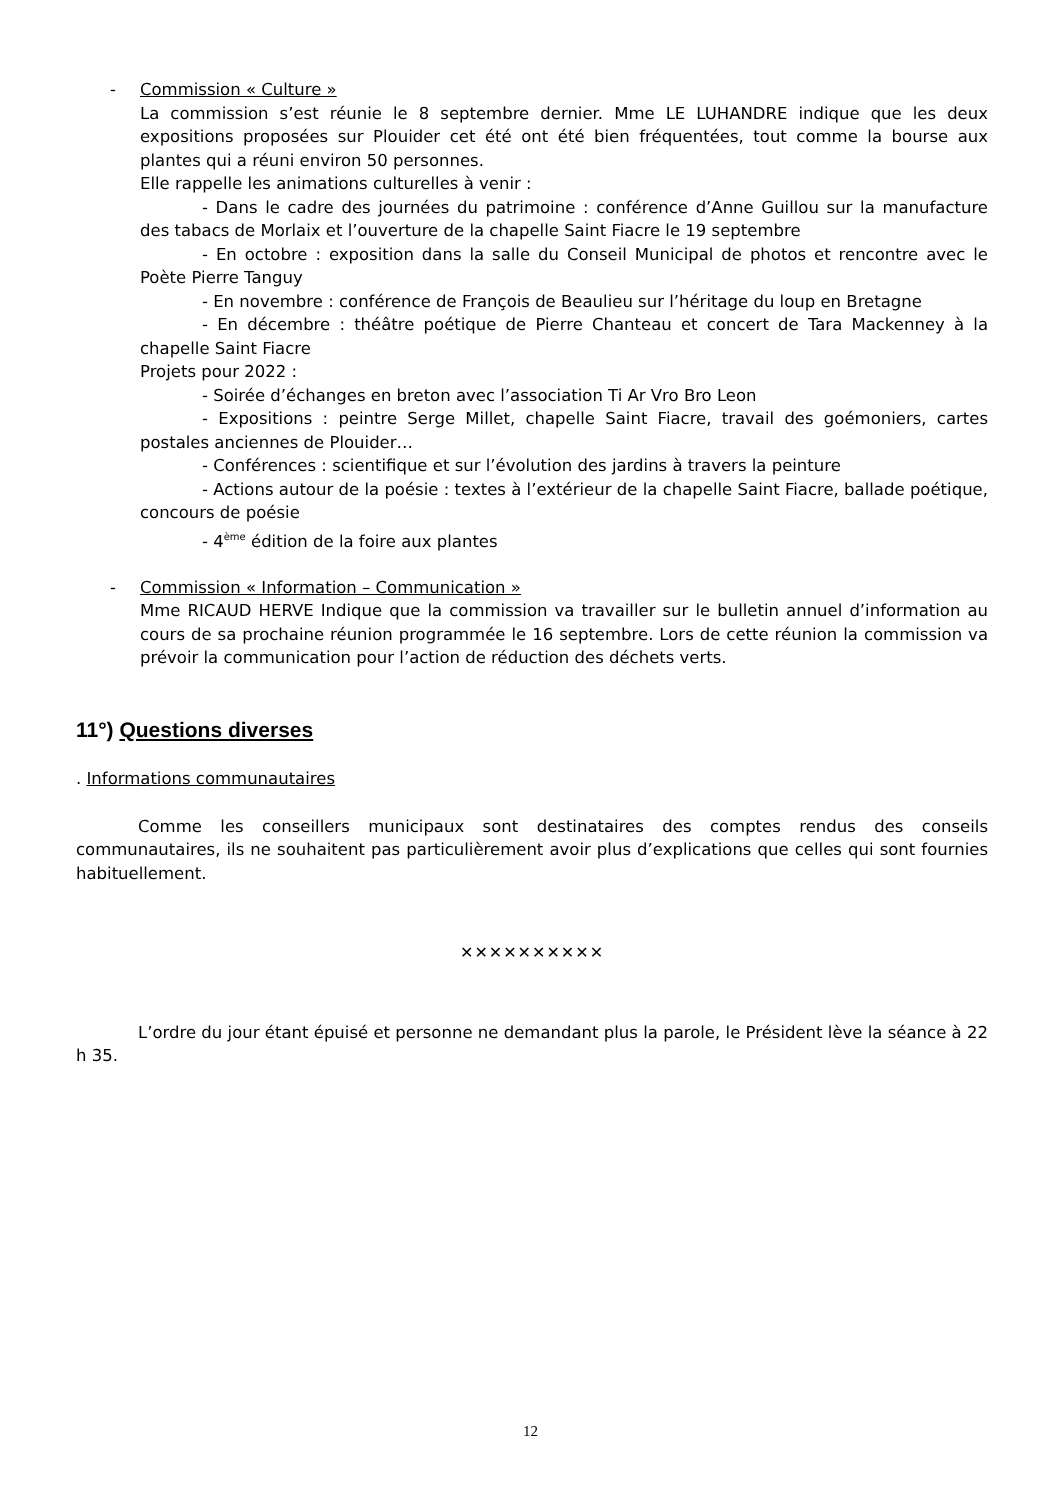- Commission « Culture »
La commission s’est réunie le 8 septembre dernier. Mme LE LUHANDRE indique que les deux expositions proposées sur Plouider cet été ont été bien fréquentées, tout comme la bourse aux plantes qui a réuni environ 50 personnes.
Elle rappelle les animations culturelles à venir :
- Dans le cadre des journées du patrimoine : conférence d’Anne Guillou sur la manufacture des tabacs de Morlaix et l’ouverture de la chapelle Saint Fiacre le 19 septembre
- En octobre : exposition dans la salle du Conseil Municipal de photos et rencontre avec le Poète Pierre Tanguy
- En novembre : conférence de François de Beaulieu sur l’héritage du loup en Bretagne
- En décembre : théâtre poétique de Pierre Chanteau et concert de Tara Mackenney à la chapelle Saint Fiacre
Projets pour 2022 :
- Soirée d’échanges en breton avec l’association Ti Ar Vro Bro Leon
- Expositions : peintre Serge Millet, chapelle Saint Fiacre, travail des goémoniers, cartes postales anciennes de Plouider…
- Conférences : scientifique et sur l’évolution des jardins à travers la peinture
- Actions autour de la poésie : textes à l’extérieur de la chapelle Saint Fiacre, ballade poétique, concours de poésie
- 4<sup>ème</sup> édition de la foire aux plantes
- Commission « Information – Communication »
Mme RICAUD HERVE Indique que la commission va travailler sur le bulletin annuel d’information au cours de sa prochaine réunion programmée le 16 septembre. Lors de cette réunion la commission va prévoir la communication pour l’action de réduction des déchets verts.
11°) Questions diverses
. Informations communautaires
Comme les conseillers municipaux sont destinataires des comptes rendus des conseils communautaires, ils ne souhaitent pas particulièrement avoir plus d’explications que celles qui sont fournies habituellement.
✕✕✕✕✕✕✕✕✕✕
L’ordre du jour étant épuisé et personne ne demandant plus la parole, le Président lève la séance à 22 h 35.
12